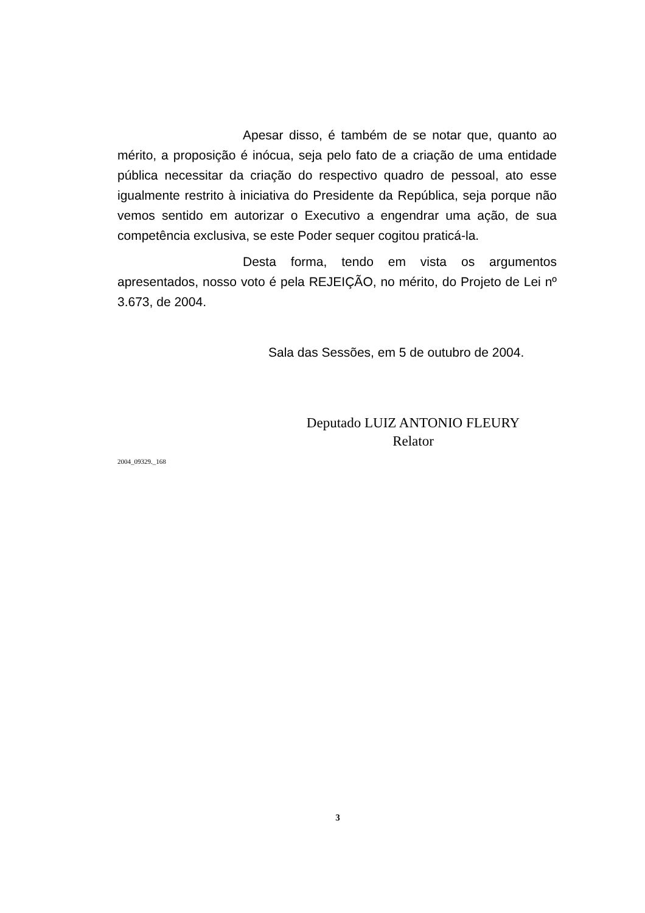Apesar disso, é também de se notar que, quanto ao mérito, a proposição é inócua, seja pelo fato de a criação de uma entidade pública necessitar da criação do respectivo quadro de pessoal, ato esse igualmente restrito à iniciativa do Presidente da República, seja porque não vemos sentido em autorizar o Executivo a engendrar uma ação, de sua competência exclusiva, se este Poder sequer cogitou praticá-la.
Desta forma, tendo em vista os argumentos apresentados, nosso voto é pela REJEIÇÃO, no mérito, do Projeto de Lei nº 3.673, de 2004.
Sala das Sessões, em 5 de outubro de 2004.
Deputado LUIZ ANTONIO FLEURY
Relator
2004_09329._168
3